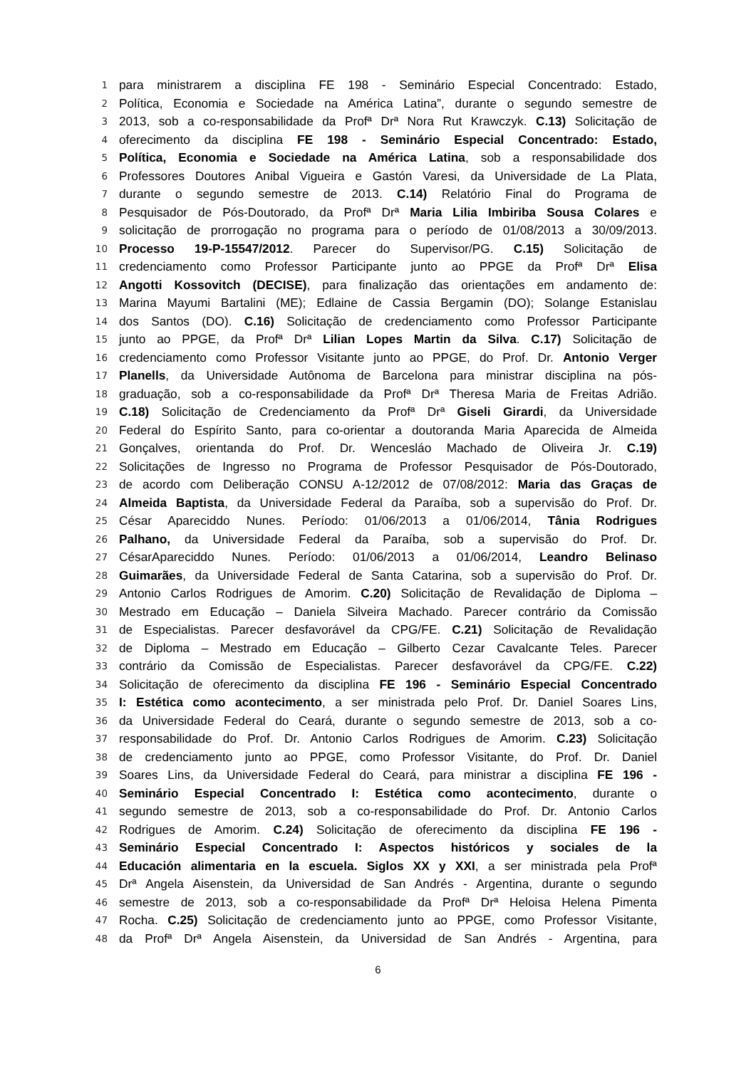1 para ministrarem a disciplina FE 198 - Seminário Especial Concentrado: Estado,
2 Política, Economia e Sociedade na América Latina”, durante o segundo semestre de
3 2013, sob a co-responsabilidade da Profª Drª Nora Rut Krawczyk. C.13) Solicitação de
4 oferecimento da disciplina FE 198 - Seminário Especial Concentrado: Estado,
5 Política, Economia e Sociedade na América Latina, sob a responsabilidade dos
6 Professores Doutores Anibal Vigueira e Gastón Varesi, da Universidade de La Plata,
7 durante o segundo semestre de 2013. C.14) Relatório Final do Programa de
8 Pesquisador de Pós-Doutorado, da Profª Drª Maria Lilia Imbiriba Sousa Colares e
9 solicitação de prorrogação no programa para o período de 01/08/2013 a 30/09/2013.
10 Processo 19-P-15547/2012. Parecer do Supervisor/PG. C.15) Solicitação de
11 credenciamento como Professor Participante junto ao PPGE da Profª Drª Elisa
12 Angotti Kossovitch (DECISE), para finalização das orientações em andamento de:
13 Marina Mayumi Bartalini (ME); Edlaine de Cassia Bergamin (DO); Solange Estanislau
14 dos Santos (DO). C.16) Solicitação de credenciamento como Professor Participante
15 junto ao PPGE, da Profª Drª Lilian Lopes Martin da Silva. C.17) Solicitação de
16 credenciamento como Professor Visitante junto ao PPGE, do Prof. Dr. Antonio Verger
17 Planells, da Universidade Autônoma de Barcelona para ministrar disciplina na pós-
18 graduação, sob a co-responsabilidade da Profª Drª Theresa Maria de Freitas Adrião.
19 C.18) Solicitação de Credenciamento da Profª Drª Giseli Girardi, da Universidade
20 Federal do Espírito Santo, para co-orientar a doutoranda Maria Aparecida de Almeida
21 Gonçalves, orientanda do Prof. Dr. Wencesláo Machado de Oliveira Jr. C.19)
22 Solicitações de Ingresso no Programa de Professor Pesquisador de Pós-Doutorado,
23 de acordo com Deliberação CONSU A-12/2012 de 07/08/2012: Maria das Graças de
24 Almeida Baptista, da Universidade Federal da Paraíba, sob a supervisão do Prof. Dr.
25 César Apareciddo Nunes. Período: 01/06/2013 a 01/06/2014, Tânia Rodrigues
26 Palhano, da Universidade Federal da Paraíba, sob a supervisão do Prof. Dr.
27 CésarApareciddo Nunes. Período: 01/06/2013 a 01/06/2014, Leandro Belinaso
28 Guimarães, da Universidade Federal de Santa Catarina, sob a supervisão do Prof. Dr.
29 Antonio Carlos Rodrigues de Amorim. C.20) Solicitação de Revalidação de Diploma –
30 Mestrado em Educação – Daniela Silveira Machado. Parecer contrário da Comissão
31 de Especialistas. Parecer desfavorável da CPG/FE. C.21) Solicitação de Revalidação
32 de Diploma – Mestrado em Educação – Gilberto Cezar Cavalcante Teles. Parecer
33 contrário da Comissão de Especialistas. Parecer desfavorável da CPG/FE. C.22)
34 Solicitação de oferecimento da disciplina FE 196 - Seminário Especial Concentrado
35 I: Estética como acontecimento, a ser ministrada pelo Prof. Dr. Daniel Soares Lins,
36 da Universidade Federal do Ceará, durante o segundo semestre de 2013, sob a co-
37 responsabilidade do Prof. Dr. Antonio Carlos Rodrigues de Amorim. C.23) Solicitação
38 de credenciamento junto ao PPGE, como Professor Visitante, do Prof. Dr. Daniel
39 Soares Lins, da Universidade Federal do Ceará, para ministrar a disciplina FE 196 -
40 Seminário Especial Concentrado I: Estética como acontecimento, durante o
41 segundo semestre de 2013, sob a co-responsabilidade do Prof. Dr. Antonio Carlos
42 Rodrigues de Amorim. C.24) Solicitação de oferecimento da disciplina FE 196 -
43 Seminário Especial Concentrado I: Aspectos históricos y sociales de la
44 Educación alimentaria en la escuela. Siglos XX y XXI, a ser ministrada pela Profª
45 Drª Angela Aisenstein, da Universidad de San Andrés - Argentina, durante o segundo
46 semestre de 2013, sob a co-responsabilidade da Profª Drª Heloisa Helena Pimenta
47 Rocha. C.25) Solicitação de credenciamento junto ao PPGE, como Professor Visitante,
48 da Profª Drª Angela Aisenstein, da Universidad de San Andrés - Argentina, para
6